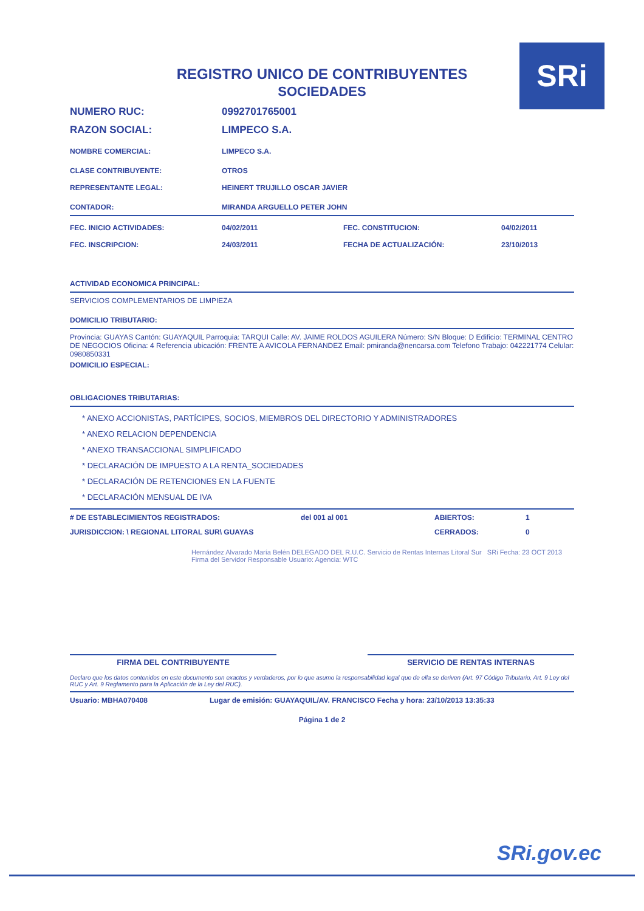SRi
REGISTRO UNICO DE CONTRIBUYENTES
SOCIEDADES
NUMERO RUC: 0992701765001
RAZON SOCIAL: LIMPECO S.A.
NOMBRE COMERCIAL: LIMPECO S.A.
CLASE CONTRIBUYENTE: OTROS
REPRESENTANTE LEGAL: HEINERT TRUJILLO OSCAR JAVIER
CONTADOR: MIRANDA ARGUELLO PETER JOHN
FEC. INICIO ACTIVIDADES: 04/02/2011 FEC. CONSTITUCION: 04/02/2011
FEC. INSCRIPCION: 24/03/2011 FECHA DE ACTUALIZACIÓN: 23/10/2013
ACTIVIDAD ECONOMICA PRINCIPAL:
SERVICIOS COMPLEMENTARIOS DE LIMPIEZA
DOMICILIO TRIBUTARIO:
Provincia: GUAYAS Cantón: GUAYAQUIL Parroquia: TARQUI Calle: AV. JAIME ROLDOS AGUILERA Número: S/N Bloque: D Edificio: TERMINAL CENTRO DE NEGOCIOS Oficina: 4 Referencia ubicación: FRENTE A AVICOLA FERNANDEZ Email: pmiranda@nencarsa.com Telefono Trabajo: 042221774 Celular: 0980850331
DOMICILIO ESPECIAL:
OBLIGACIONES TRIBUTARIAS:
* ANEXO ACCIONISTAS, PARTÍCIPES, SOCIOS, MIEMBROS DEL DIRECTORIO Y ADMINISTRADORES
* ANEXO RELACION DEPENDENCIA
* ANEXO TRANSACCIONAL SIMPLIFICADO
* DECLARACIÓN DE IMPUESTO A LA RENTA_SOCIEDADES
* DECLARACIÓN DE RETENCIONES EN LA FUENTE
* DECLARACIÓN MENSUAL DE IVA
# DE ESTABLECIMIENTOS REGISTRADOS: del 001 al 001 ABIERTOS: 1
JURISDICCION: \ REGIONAL LITORAL SUR\ GUAYAS CERRADOS: 0
Hernández Alvarado María Belén DELEGADO DEL R.U.C. Servicio de Rentas Internas Litoral Sur SRi Fecha: 23 OCT 2013 Firma del Servidor Responsable Usuario: Agencia: WTC
FIRMA DEL CONTRIBUYENTE SERVICIO DE RENTAS INTERNAS
Declaro que los datos contenidos en este documento son exactos y verdaderos, por lo que asumo la responsabilidad legal que de ella se deriven (Art. 97 Código Tributario, Art. 9 Ley del RUC y Art. 9 Reglamento para la Aplicación de la Ley del RUC).
Usuario: MBHA070408 Lugar de emisión: GUAYAQUIL/AV. FRANCISCO Fecha y hora: 23/10/2013 13:35:33
Página 1 de 2
SRi.gov.ec